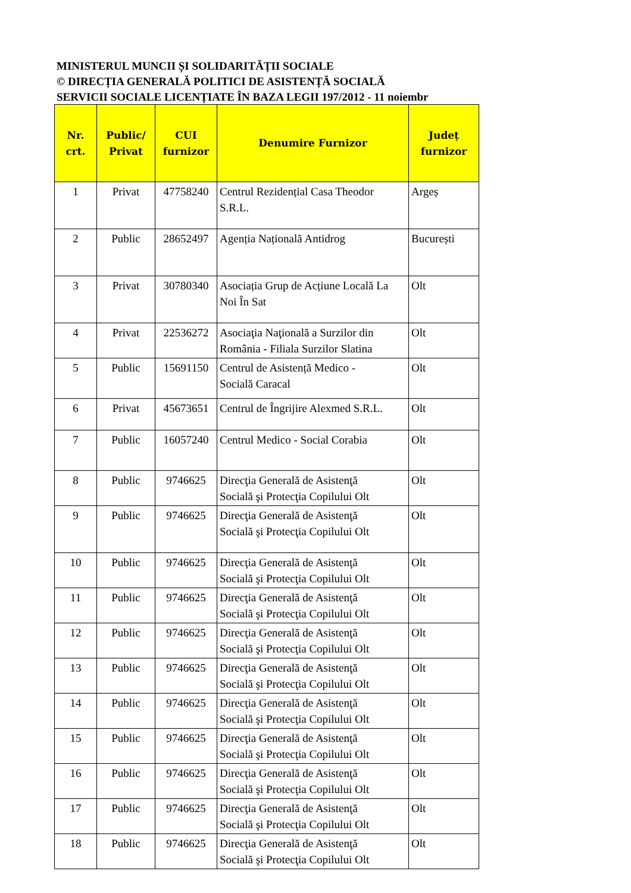MINISTERUL MUNCII ȘI SOLIDARITĂȚII SOCIALE
© DIRECȚIA GENERALĂ POLITICI DE ASISTENȚĂ SOCIALĂ
SERVICII SOCIALE LICENȚIATE ÎN BAZA LEGII 197/2012 - 11 noiembr
| Nr. crt. | Public/ Privat | CUI furnizor | Denumire Furnizor | Județ furnizor |
| --- | --- | --- | --- | --- |
| 1 | Privat | 47758240 | Centrul Rezidențial Casa Theodor S.R.L. | Argeș |
| 2 | Public | 28652497 | Agenția Națională Antidrog | București |
| 3 | Privat | 30780340 | Asociația Grup de Acțiune Locală La Noi În Sat | Olt |
| 4 | Privat | 22536272 | Asociaţia Naţională a Surzilor din România - Filiala Surzilor Slatina | Olt |
| 5 | Public | 15691150 | Centrul de Asistență Medico - Socială Caracal | Olt |
| 6 | Privat | 45673651 | Centrul de Îngrijire Alexmed S.R.L. | Olt |
| 7 | Public | 16057240 | Centrul Medico - Social Corabia | Olt |
| 8 | Public | 9746625 | Direcţia Generală de Asistenţă Socială şi Protecţia Copilului Olt | Olt |
| 9 | Public | 9746625 | Direcţia Generală de Asistenţă Socială şi Protecţia Copilului Olt | Olt |
| 10 | Public | 9746625 | Direcţia Generală de Asistenţă Socială şi Protecţia Copilului Olt | Olt |
| 11 | Public | 9746625 | Direcţia Generală de Asistenţă Socială şi Protecţia Copilului Olt | Olt |
| 12 | Public | 9746625 | Direcţia Generală de Asistenţă Socială şi Protecţia Copilului Olt | Olt |
| 13 | Public | 9746625 | Direcţia Generală de Asistenţă Socială şi Protecţia Copilului Olt | Olt |
| 14 | Public | 9746625 | Direcţia Generală de Asistenţă Socială şi Protecţia Copilului Olt | Olt |
| 15 | Public | 9746625 | Direcţia Generală de Asistenţă Socială şi Protecţia Copilului Olt | Olt |
| 16 | Public | 9746625 | Direcţia Generală de Asistenţă Socială şi Protecţia Copilului Olt | Olt |
| 17 | Public | 9746625 | Direcţia Generală de Asistenţă Socială şi Protecţia Copilului Olt | Olt |
| 18 | Public | 9746625 | Direcţia Generală de Asistenţă Socială şi Protecţia Copilului Olt | Olt |